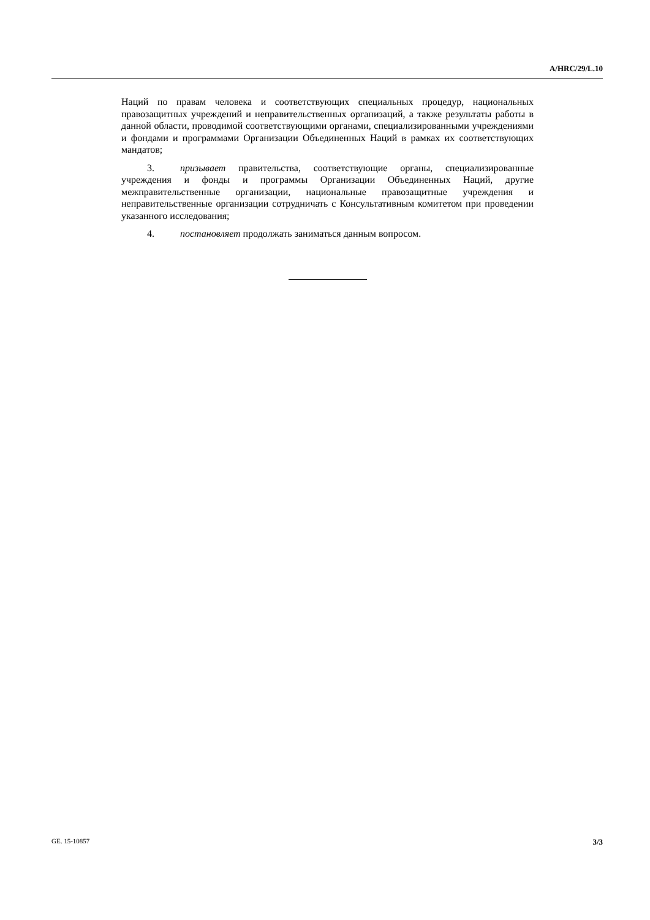A/HRC/29/L.10
Наций по правам человека и соответствующих специальных процедур, национальных правозащитных учреждений и неправительственных организаций, а также результаты работы в данной области, проводимой соответствующими органами, специализированными учреждениями и фондами и программами Организации Объединенных Наций в рамках их соответствующих мандатов;
3. призывает правительства, соответствующие органы, специализированные учреждения и фонды и программы Организации Объединенных Наций, другие межправительственные организации, национальные правозащитные учреждения и неправительственные организации сотрудничать с Консультативным комитетом при проведении указанного исследования;
4. постановляет продолжать заниматься данным вопросом.
GE. 15-10857 3/3